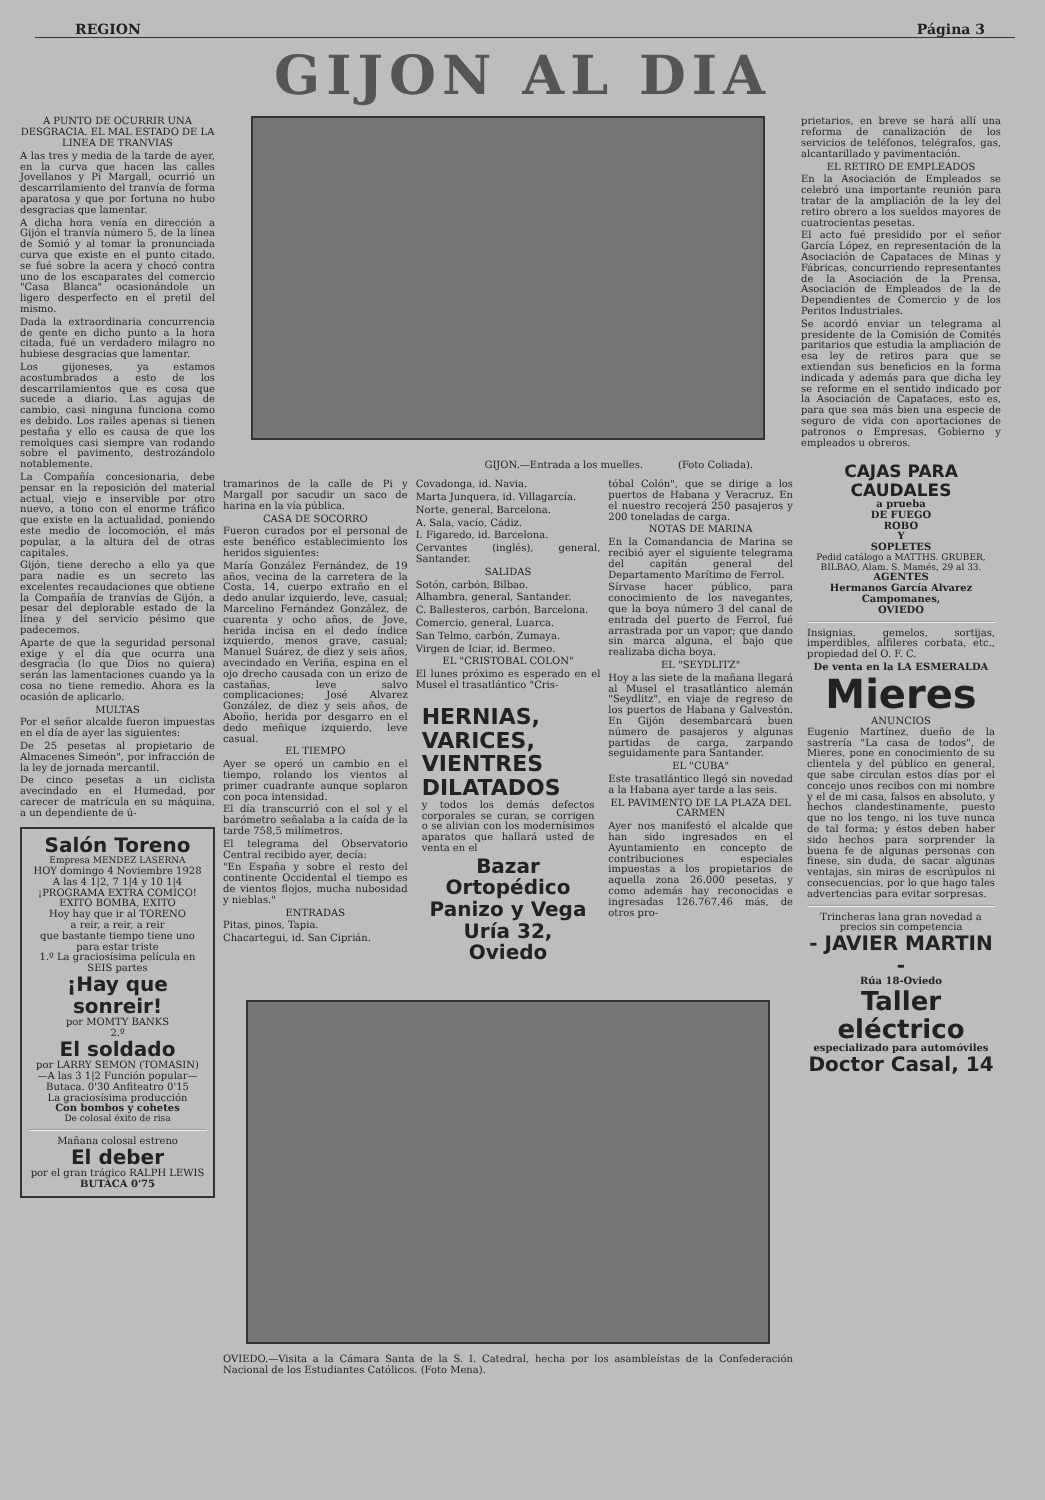REGION Página 3
GIJON AL DIA
A PUNTO DE OCURRIR UNA DESGRACIA. EL MAL ESTADO DE LA LINEA DE TRANVIAS
A las tres y media de la tarde de ayer, en la curva que hacen las calles Jovellanos y Pi Margall, ocurrió un descarrilamiento del tranvía de forma aparatosa y que por fortuna no hubo desgracias que lamentar.
A dicha hora venía en dirección a Gijón el tranvía número 5, de la línea de Somió y al tomar la pronunciada curva que existe en el punto citado, se fué sobre la acera y chocó contra uno de los escaparates del comercio "Casa Blanca" ocasionándole un ligero desperfecto en el pretil del mismo.
Dada la extraordinaria concurrencia de gente en dicho punto a la hora citada, fué un verdadero milagro no hubiese desgracias que lamentar.
Los gijoneses, ya estamos acostumbrados a esto de los descarrilamientos que es cosa que sucede a diario. Las agujas de cambio, casi ninguna funciona como es debido. Los railes apenas si tienen pestaña y ello es causa de que los remolques casi siempre van rodando sobre el pavimento, destrozándolo notablemente.
La Compañía concesionaria, debe pensar en la reposición del material actual, viejo e inservible por otro nuevo, a tono con el enorme tráfico que existe en la actualidad, poniendo este medio de locomoción, el más popular, a la altura del de otras capitales.
Gijón, tiene derecho a ello ya que para nadie es un secreto las excelentes recaudaciones que obtiene la Compañía de tranvías de Gijón, a pesar del deplorable estado de la línea y del servicio pésimo que padecemos.
Aparte de que la seguridad personal exige y el día que ocurra una desgracia (lo que Dios no quiera) serán las lamentaciones cuando ya la cosa no tiene remedio. Ahora es la ocasión de aplicarlo.
MULTAS
Por el señor alcalde fueron impuestas en el día de ayer las siguientes:
De 25 pesetas al propietario de Almacenes Simeón", por infracción de la ley de jornada mercantil.
De cinco pesetas a un ciclista avecindado en el Humedad, por carecer de matrícula en su máquina, a un dependiente de ú-
Salón Toreno
Empresa MENDEZ LASERNA
HOY domingo 4 Noviembre 1928
A las 4 1|2, 7 1|4 y 10 1|4
¡PROGRAMA EXTRA COMICO!
EXITO BOMBA, EXITO
Hoy hay que ir al TORENO
a reir, a reir, a reir
que bastante tiempo tiene uno para estar triste
1.º La graciosísima película en SEIS partes
¡Hay que sonreir!
por MOMTY BANKS
2.º
El soldado
por LARRY SEMON (TOMASIN)
—A las 3 1|2 Función popular— Butaca. 0'30 Anfiteatro 0'15
La graciosísima producción
Con bombos y cohetes
De colosal éxito de risa
Mañana colosal estreno
El deber
por el gran trágico RALPH LEWIS
BUTACA 0'75
GIJON.—Entrada a los muelles. (Foto Coliada).
tramarinos de la calle de Pi y Margall por sacudir un saco de harina en la vía pública.
CASA DE SOCORRO
Fueron curados por el personal de este benéfico establecimiento los heridos siguientes:
María González Fernández, de 19 años, vecina de la carretera de la Costa, 14, cuerpo extraño en el dedo anular izquierdo, leve, casual; Marcelino Fernández González, de cuarenta y ocho años, de Jove, herida incisa en el dedo índice izquierdo, menos grave, casual; Manuel Suárez, de diez y seis años, avecindado en Veriña, espina en el ojo drecho causada con un erizo de castañas, leve salvo complicaciones; José Alvarez González, de diez y seis años, de Aboño, herida por desgarro en el dedo meñique izquierdo, leve casual.
EL TIEMPO
Ayer se operó un cambio en el tiempo, rolando los vientos al primer cuadrante aunque soplaron con poca intensidad.
El día transcurrió con el sol y el barómetro señalaba a la caída de la tarde 758,5 milímetros.
El telegrama del Observatorio Central recibido ayer, decía:
"En España y sobre el resto del continente Occidental el tiempo es de vientos flojos, mucha nubosidad y nieblas."
ENTRADAS
Pitas, pinos, Tapia.
Chacartegui, id. San Ciprián.
Covadonga, id. Navia.
Marta Junquera, id. Villagarcía.
Norte, general, Barcelona.
A. Sala, vacío, Cádiz.
I. Figaredo, id. Barcelona.
Cervantes (inglés), general, Santander.
SALIDAS
Sotón, carbón, Bilbao.
Alhambra, general, Santander.
C. Ballesteros, carbón, Barcelona.
Comercio, general, Luarca.
San Telmo, carbón, Zumaya.
Virgen de Iciar, id. Bermeo.
EL "CRISTOBAL COLON"
El lunes próximo es esperado en el Musel el trasatlántico "Cris-
HERNIAS,
VARICES,
VIENTRES DILATADOS
y todos los demás defectos corporales se curan, se corrigen o se alivian con los modernísimos aparatos que hallará usted de venta en el
Bazar Ortopédico
Panizo y Vega
Uría 32, Oviedo
tóbal Colón", que se dirige a los puertos de Habana y Veracruz. En el nuestro recojerá 250 pasajeros y 200 toneladas de carga.
NOTAS DE MARINA
En la Comandancia de Marina se recibió ayer el siguiente telegrama del capitán general del Departamento Marítimo de Ferrol.
Sírvase hacer público, para conocimiento de los navegantes, que la boya número 3 del canal de entrada del puerto de Ferrol, fué arrastrada por un vapor; que dando sin marca alguna, el bajo que realizaba dicha boya.
EL "SEYDLITZ"
Hoy a las siete de la mañana llegará al Musel el trasatlántico alemán "Seydlitz", en viaje de regreso de los puertos de Habana y Galvestón. En Gijón desembarcará buen número de pasajeros y algunas partidas de carga, zarpando seguidamente para Santander.
EL "CUBA"
Este trasatlántico llegó sin novedad a la Habana ayer tarde a las seis.
EL PAVIMENTO DE LA PLAZA DEL CARMEN
Ayer nos manifestó el alcalde que han sido ingresados en el Ayuntamiento en concepto de contribuciones especiales impuestas a los propietarios de aquella zona 26.000 pesetas, y como además hay reconocidas e ingresadas 126.767,46 más, de otros pro-
OVIEDO.—Visita a la Cámara Santa de la S. I. Catedral, hecha por los asambleístas de la Confederación Nacional de los Estudiantes Católicos. (Foto Mena).
prietarios, en breve se hará allí una reforma de canalización de los servicios de teléfonos, telégrafos, gas, alcantarillado y pavimentación.
EL RETIRO DE EMPLEADOS
En la Asociación de Empleados se celebró una importante reunión para tratar de la ampliación de la ley del retiro obrero a los sueldos mayores de cuatrocientas pesetas.
El acto fué presidido por el señor García López, en representación de la Asociación de Capataces de Minas y Fábricas, concurriendo representantes de la Asociación de la Prensa, Asociación de Empleados de la de Dependientes de Comercio y de los Peritos Industriales.
Se acordó enviar un telegrama al presidente de la Comisión de Comités paritarios que estudia la ampliación de esa ley de retiros para que se extiendan sus beneficios en la forma indicada y además para que dicha ley se reforme en el sentido indicado por la Asociación de Capataces, esto es, para que sea más bien una especie de seguro de vida con aportaciones de patronos o Empresas, Gobierno y empleados u obreros.
CAJAS PARA CAUDALES
a prueba
DE FUEGO
ROBO
Y
SOPLETES
Pedid catálogo a MATTHS. GRUBER, BILBAO, Alam. S. Mamés, 29 al 33.
AGENTES
Hermanos García Alvarez
Campomanes,
OVIEDO
Insignias, gemelos, sortijas, imperdibles, alfileres corbata, etc., propiedad del O. F. C.
De venta en la LA ESMERALDA
Mieres
ANUNCIOS
Eugenio Martínez, dueño de la sastrería "La casa de todos", de Mieres, pone en conocimiento de su clientela y del público en general, que sabe circulan estos días por el concejo unos recibos con mi nombre y el de mi casa, falsos en absoluto, y hechos clandestinamente, puesto que no los tengo, ni los tuve nunca de tal forma; y éstos deben haber sido hechos para sorprender la buena fe de algunas personas con finese, sin duda, de sacar algunas ventajas, sin miras de escrúpulos ni consecuencias, por lo que hago tales advertencias para evitar sorpresas.
Trincheras lana gran novedad a precios sin competencia
- JAVIER MARTIN -
Rúa 18-Oviedo
Taller
eléctrico
especializado para automóviles
Doctor Casal, 14